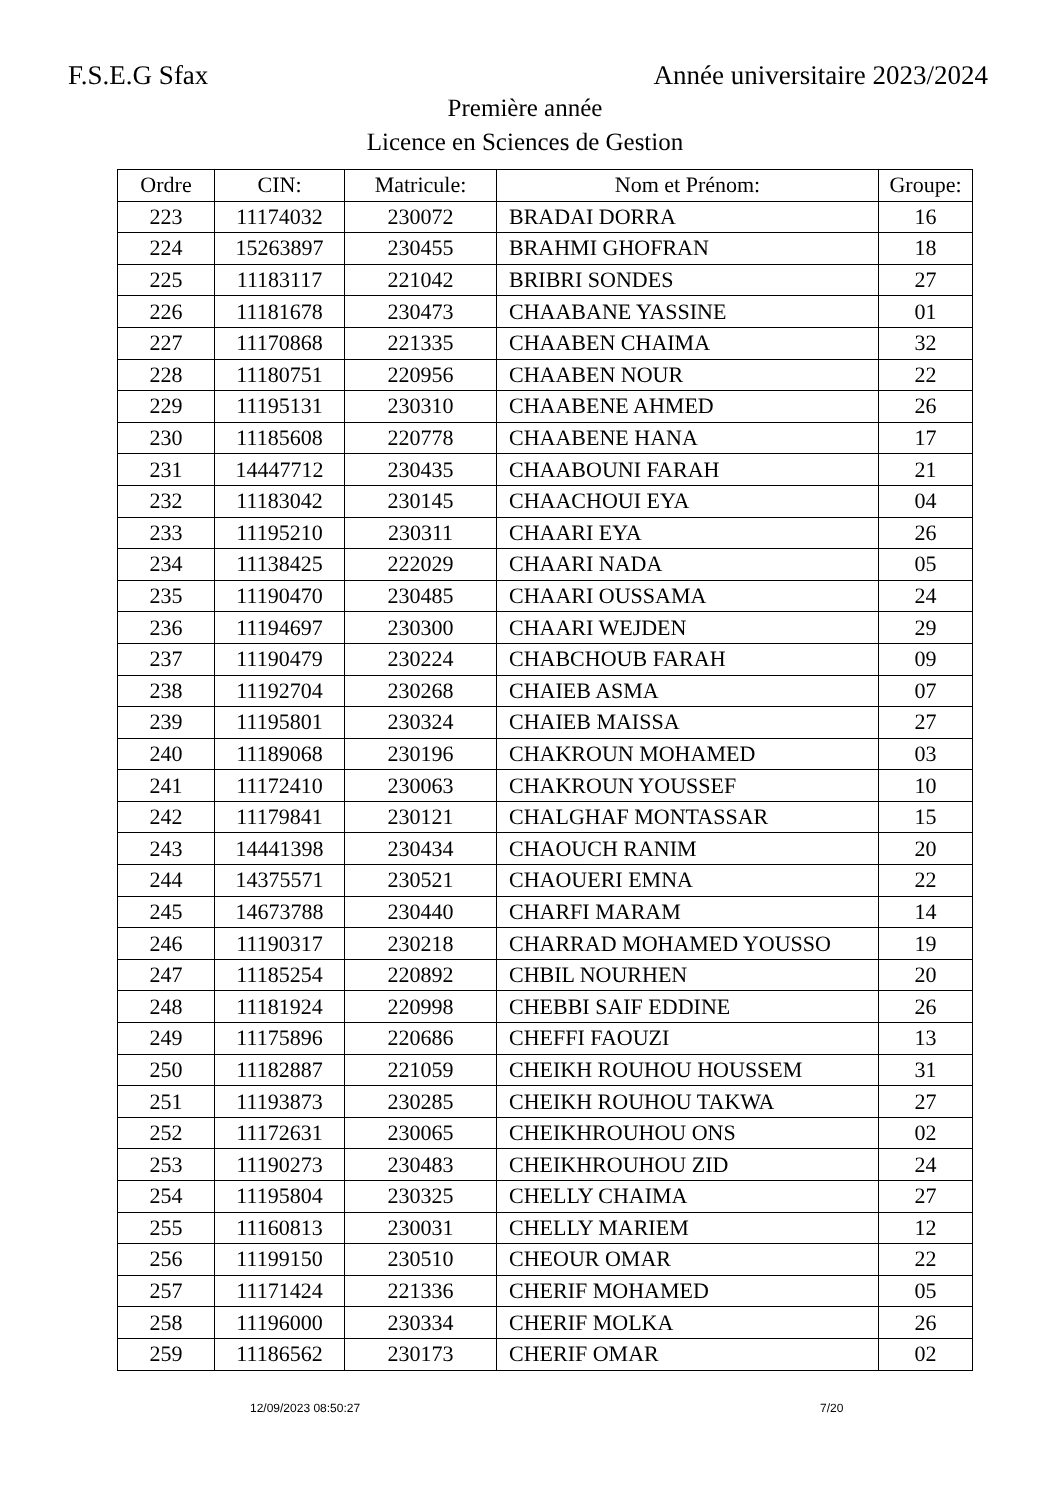F.S.E.G Sfax Année universitaire 2023/2024
Première année
Licence en Sciences de Gestion
| Ordre | CIN: | Matricule: | Nom et Prénom: | Groupe: |
| --- | --- | --- | --- | --- |
| 223 | 11174032 | 230072 | BRADAI DORRA | 16 |
| 224 | 15263897 | 230455 | BRAHMI GHOFRAN | 18 |
| 225 | 11183117 | 221042 | BRIBRI SONDES | 27 |
| 226 | 11181678 | 230473 | CHAABANE YASSINE | 01 |
| 227 | 11170868 | 221335 | CHAABEN CHAIMA | 32 |
| 228 | 11180751 | 220956 | CHAABEN NOUR | 22 |
| 229 | 11195131 | 230310 | CHAABENE AHMED | 26 |
| 230 | 11185608 | 220778 | CHAABENE HANA | 17 |
| 231 | 14447712 | 230435 | CHAABOUNI FARAH | 21 |
| 232 | 11183042 | 230145 | CHAACHOUI EYA | 04 |
| 233 | 11195210 | 230311 | CHAARI EYA | 26 |
| 234 | 11138425 | 222029 | CHAARI NADA | 05 |
| 235 | 11190470 | 230485 | CHAARI OUSSAMA | 24 |
| 236 | 11194697 | 230300 | CHAARI WEJDEN | 29 |
| 237 | 11190479 | 230224 | CHABCHOUB FARAH | 09 |
| 238 | 11192704 | 230268 | CHAIEB ASMA | 07 |
| 239 | 11195801 | 230324 | CHAIEB MAISSA | 27 |
| 240 | 11189068 | 230196 | CHAKROUN MOHAMED | 03 |
| 241 | 11172410 | 230063 | CHAKROUN YOUSSEF | 10 |
| 242 | 11179841 | 230121 | CHALGHAF MONTASSAR | 15 |
| 243 | 14441398 | 230434 | CHAOUCH RANIM | 20 |
| 244 | 14375571 | 230521 | CHAOUERI EMNA | 22 |
| 245 | 14673788 | 230440 | CHARFI MARAM | 14 |
| 246 | 11190317 | 230218 | CHARRAD MOHAMED YOUSSO | 19 |
| 247 | 11185254 | 220892 | CHBIL NOURHEN | 20 |
| 248 | 11181924 | 220998 | CHEBBI SAIF EDDINE | 26 |
| 249 | 11175896 | 220686 | CHEFFI FAOUZI | 13 |
| 250 | 11182887 | 221059 | CHEIKH ROUHOU HOUSSEM | 31 |
| 251 | 11193873 | 230285 | CHEIKH ROUHOU TAKWA | 27 |
| 252 | 11172631 | 230065 | CHEIKHROUHOU ONS | 02 |
| 253 | 11190273 | 230483 | CHEIKHROUHOU ZID | 24 |
| 254 | 11195804 | 230325 | CHELLY CHAIMA | 27 |
| 255 | 11160813 | 230031 | CHELLY MARIEM | 12 |
| 256 | 11199150 | 230510 | CHEOUR OMAR | 22 |
| 257 | 11171424 | 221336 | CHERIF MOHAMED | 05 |
| 258 | 11196000 | 230334 | CHERIF MOLKA | 26 |
| 259 | 11186562 | 230173 | CHERIF OMAR | 02 |
12/09/2023 08:50:27 7/20